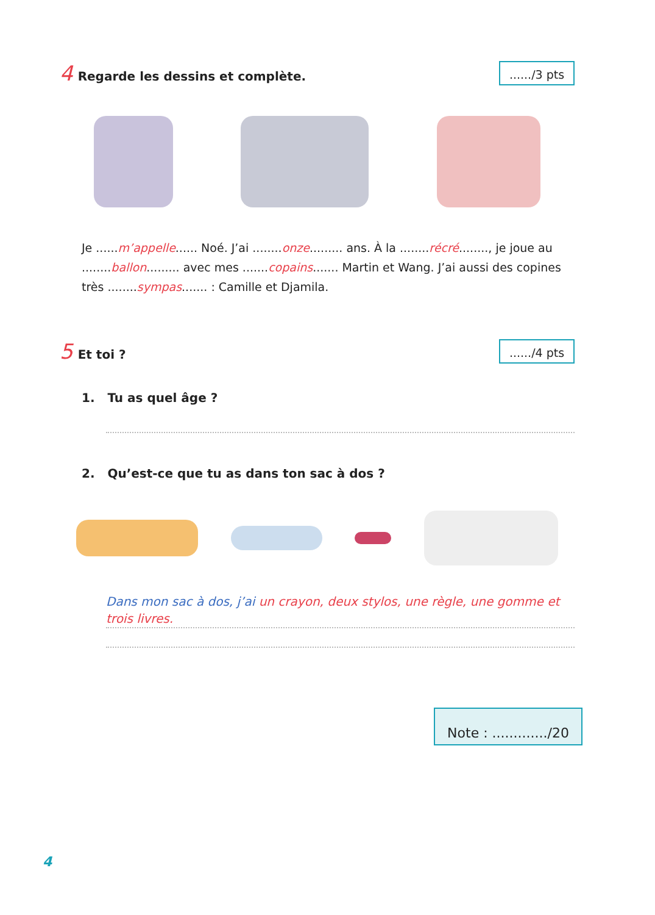4 Regarde les dessins et complète.
....../3 pts
Je ......m’appelle...... Noé. J’ai ........onze......... ans. À la ........récré........, je joue au ........ballon......... avec mes .......copains....... Martin et Wang. J’ai aussi des copines très ........sympas....... : Camille et Djamila.
5 Et toi ?
....../4 pts
1. Tu as quel âge ?
2. Qu’est-ce que tu as dans ton sac à dos ?
Dans mon sac à dos, j’ai un crayon, deux stylos, une règle, une gomme et trois livres.
Note : ............./20
4